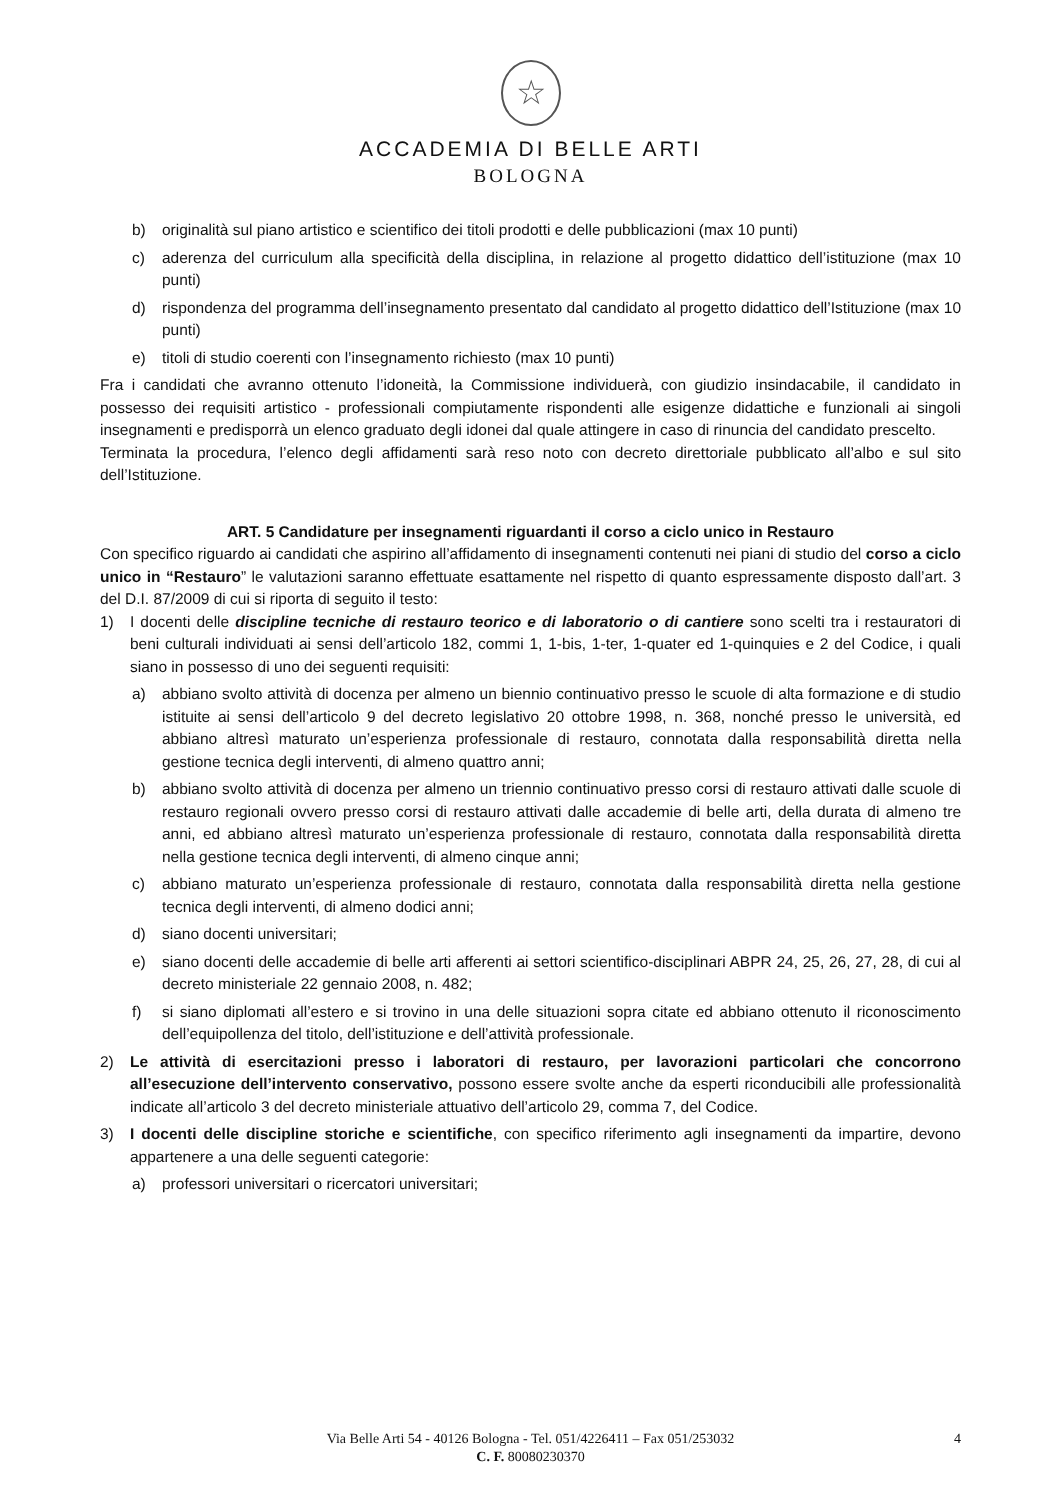☆
ACCADEMIA DI BELLE ARTI
BOLOGNA
b) originalità sul piano artistico e scientifico dei titoli prodotti e delle pubblicazioni (max 10 punti)
c) aderenza del curriculum alla specificità della disciplina, in relazione al progetto didattico dell’istituzione (max 10 punti)
d) rispondenza del programma dell’insegnamento presentato dal candidato al progetto didattico dell’Istituzione (max 10 punti)
e) titoli di studio coerenti con l’insegnamento richiesto (max 10 punti)
Fra i candidati che avranno ottenuto l’idoneità, la Commissione individuerà, con giudizio insindacabile, il candidato in possesso dei requisiti artistico - professionali compiutamente rispondenti alle esigenze didattiche e funzionali ai singoli insegnamenti e predisporrà un elenco graduato degli idonei dal quale attingere in caso di rinuncia del candidato prescelto.
Terminata la procedura, l’elenco degli affidamenti sarà reso noto con decreto direttoriale pubblicato all’albo e sul sito dell’Istituzione.
ART. 5 Candidature per insegnamenti riguardanti il corso a ciclo unico in Restauro
Con specifico riguardo ai candidati che aspirino all’affidamento di insegnamenti contenuti nei piani di studio del corso a ciclo unico in “Restauro” le valutazioni saranno effettuate esattamente nel rispetto di quanto espressamente disposto dall’art. 3 del D.I. 87/2009 di cui si riporta di seguito il testo:
1) I docenti delle discipline tecniche di restauro teorico e di laboratorio o di cantiere sono scelti tra i restauratori di beni culturali individuati ai sensi dell’articolo 182, commi 1, 1-bis, 1-ter, 1-quater ed 1-quinquies e 2 del Codice, i quali siano in possesso di uno dei seguenti requisiti:
a) abbiano svolto attività di docenza per almeno un biennio continuativo presso le scuole di alta formazione e di studio istituite ai sensi dell’articolo 9 del decreto legislativo 20 ottobre 1998, n. 368, nonché presso le università, ed abbiano altresì maturato un’esperienza professionale di restauro, connotata dalla responsabilità diretta nella gestione tecnica degli interventi, di almeno quattro anni;
b) abbiano svolto attività di docenza per almeno un triennio continuativo presso corsi di restauro attivati dalle scuole di restauro regionali ovvero presso corsi di restauro attivati dalle accademie di belle arti, della durata di almeno tre anni, ed abbiano altresì maturato un’esperienza professionale di restauro, connotata dalla responsabilità diretta nella gestione tecnica degli interventi, di almeno cinque anni;
c) abbiano maturato un’esperienza professionale di restauro, connotata dalla responsabilità diretta nella gestione tecnica degli interventi, di almeno dodici anni;
d) siano docenti universitari;
e) siano docenti delle accademie di belle arti afferenti ai settori scientifico-disciplinari ABPR 24, 25, 26, 27, 28, di cui al decreto ministeriale 22 gennaio 2008, n. 482;
f) si siano diplomati all’estero e si trovino in una delle situazioni sopra citate ed abbiano ottenuto il riconoscimento dell’equipollenza del titolo, dell’istituzione e dell’attività professionale.
2) Le attività di esercitazioni presso i laboratori di restauro, per lavorazioni particolari che concorrono all’esecuzione dell’intervento conservativo, possono essere svolte anche da esperti riconducibili alle professionalità indicate all’articolo 3 del decreto ministeriale attuativo dell’articolo 29, comma 7, del Codice.
3) I docenti delle discipline storiche e scientifiche, con specifico riferimento agli insegnamenti da impartire, devono appartenere a una delle seguenti categorie:
a) professori universitari o ricercatori universitari;
Via Belle Arti 54 - 40126 Bologna - Tel. 051/4226411 – Fax 051/253032 4
C. F. 80080230370